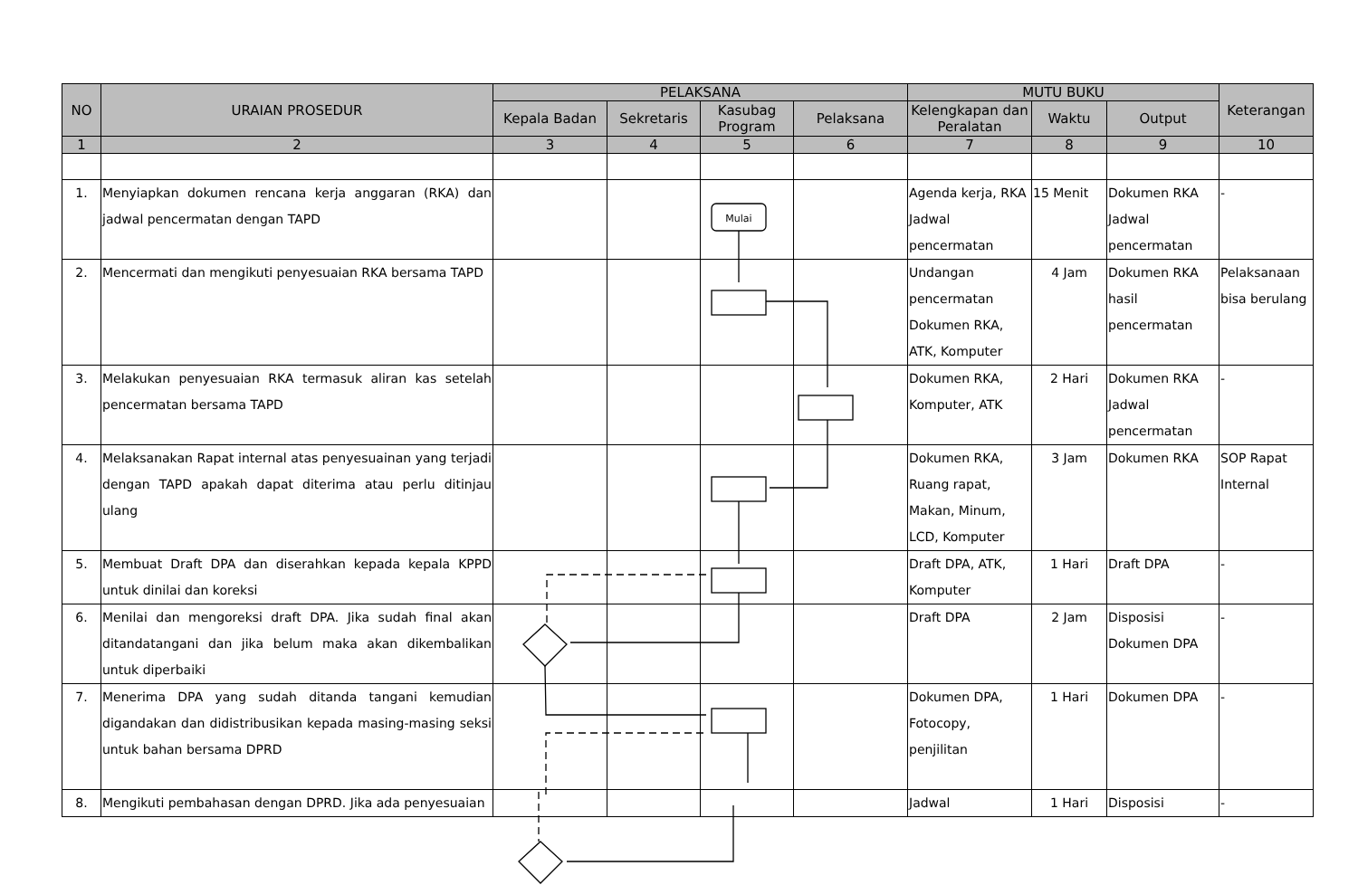| NO | URAIAN PROSEDUR | PELAKSANA | | | | MUTU BUKU | | | Keterangan |
| --- | --- | --- | --- | --- | --- | --- | --- | --- | --- |
| | | Kepala Badan | Sekretaris | Kasubag Program | Pelaksana | Kelengkapan dan Peralatan | Waktu | Output | |
| 1 | 2 | 3 | 4 | 5 | 6 | 7 | 8 | 9 | 10 |
| 1. | Menyiapkan dokumen rencana kerja anggaran (RKA) dan jadwal pencermatan dengan TAPD | | | | | Agenda kerja, RKA Jadwal pencermatan | 15 Menit | Dokumen RKA Jadwal pencermatan | - |
| 2. | Mencermati dan mengikuti penyesuaian RKA bersama TAPD | | | | | Undangan pencermatan Dokumen RKA, ATK, Komputer | 4 Jam | Dokumen RKA hasil pencermatan | Pelaksanaan bisa berulang |
| 3. | Melakukan penyesuaian RKA termasuk aliran kas setelah pencermatan bersama TAPD | | | | | Dokumen RKA, Komputer, ATK | 2 Hari | Dokumen RKA Jadwal pencermatan | - |
| 4. | Melaksanakan Rapat internal atas penyesuainan yang terjadi dengan TAPD apakah dapat diterima atau perlu ditinjau ulang | | | | | Dokumen RKA, Ruang rapat, Makan, Minum, LCD, Komputer | 3 Jam | Dokumen RKA | SOP Rapat Internal |
| 5. | Membuat Draft DPA dan diserahkan kepada kepala KPPD untuk dinilai dan koreksi | | | | | Draft DPA, ATK, Komputer | 1 Hari | Draft DPA | - |
| 6. | Menilai dan mengoreksi draft DPA. Jika sudah final akan ditandatangani dan jika belum maka akan dikembalikan untuk diperbaiki | | | | | Draft DPA | 2 Jam | Disposisi Dokumen DPA | - |
| 7. | Menerima DPA yang sudah ditanda tangani kemudian digandakan dan didistribusikan kepada masing-masing seksi untuk bahan bersama DPRD | | | | | Dokumen DPA, Fotocopy, penjilitan | 1 Hari | Dokumen DPA | - |
| 8. | Mengikuti pembahasan dengan DPRD. Jika ada penyesuaian | | | | | Jadwal | 1 Hari | Disposisi | - |
Mulai